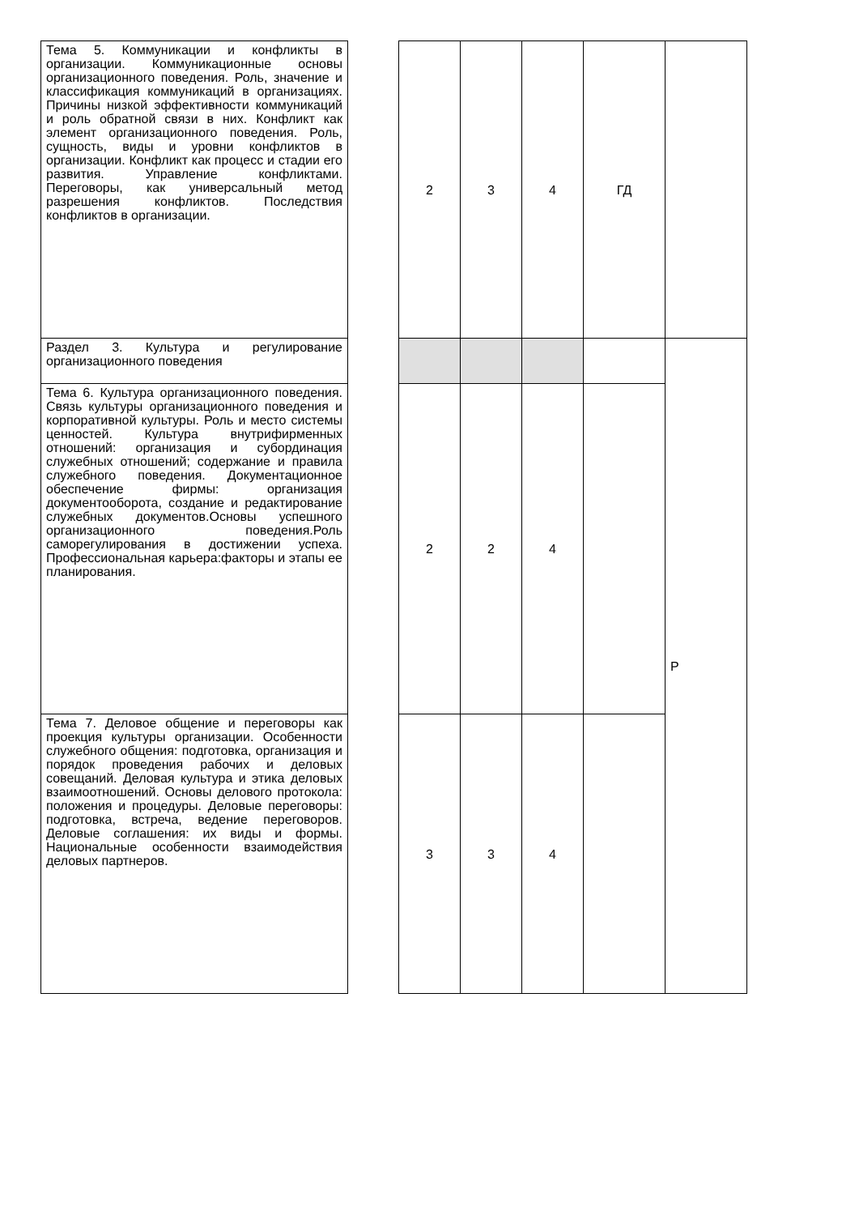| Тема 5. Коммуникации и конфликты в организации. Коммуникационные основы организационного поведения. Роль, значение и классификация коммуникаций в организациях. Причины низкой эффективности коммуникаций и роль обратной связи в них. Конфликт как элемент организационного поведения. Роль, сущность, виды и уровни конфликтов в организации. Конфликт как процесс и стадии его развития. Управление конфликтами. Переговоры, как универсальный метод разрешения конфликтов. Последствия конфликтов в организации. | | 2 | 3 | 4 | ГД | |
| Раздел 3. Культура и регулирование организационного поведения | | | | | | Р |
| Тема 6. Культура организационного поведения. Связь культуры организационного поведения и корпоративной культуры. Роль и место системы ценностей. Культура внутрифирменных отношений: организация и субординация служебных отношений; содержание и правила служебного поведения. Документационное обеспечение фирмы: организация документооборота, создание и редактирование служебных документов.Основы успешного организационного поведения.Роль саморегулирования в достижении успеха. Профессиональная карьера:факторы и этапы ее планирования. | | 2 | 2 | 4 | | |
| Тема 7. Деловое общение и переговоры как проекция культуры организации. Особенности служебного общения: подготовка, организация и порядок проведения рабочих и деловых совещаний. Деловая культура и этика деловых взаимоотношений. Основы делового протокола: положения и процедуры. Деловые переговоры: подготовка, встреча, ведение переговоров. Деловые соглашения: их виды и формы. Национальные особенности взаимодействия деловых партнеров. | | 3 | 3 | 4 | | |